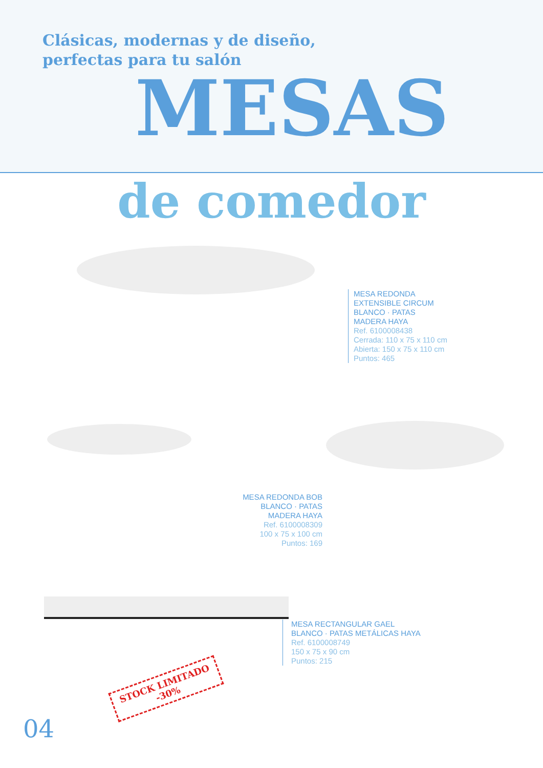Clásicas, modernas y de diseño,
perfectas para tu salón
MESAS
de comedor
MESA REDONDA
EXTENSIBLE CIRCUM
BLANCO · PATAS
MADERA HAYA
Ref. 6100008438
Cerrada: 110 x 75 x 110 cm
Abierta: 150 x 75 x 110 cm
Puntos: 465
MESA REDONDA BOB
BLANCO · PATAS
MADERA HAYA
Ref. 6100008309
100 x 75 x 100 cm
Puntos: 169
MESA RECTANGULAR GAEL
BLANCO · PATAS METÁLICAS HAYA
Ref. 6100008749
150 x 75 x 90 cm
Puntos: 215
STOCK LIMITADO
-30%
04